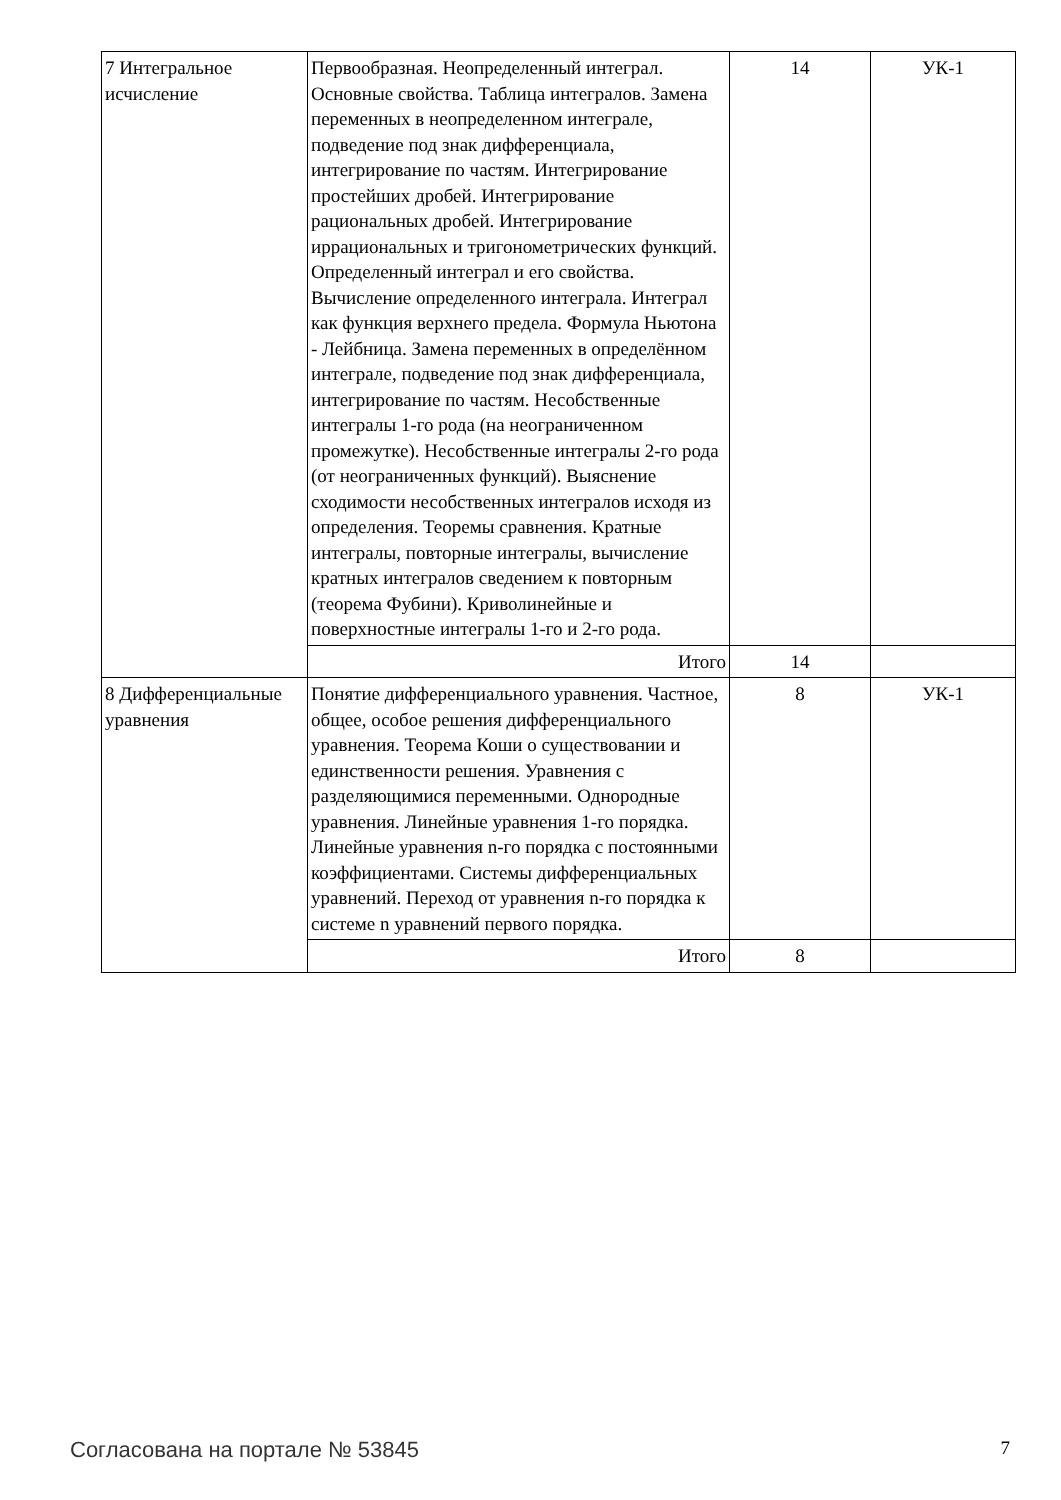| 7 Интегральное исчисление | Первообразная. Неопределенный интеграл. Основные свойства. Таблица интегралов. Замена переменных в неопределенном интеграле, подведение под знак дифференциала, интегрирование по частям. Интегрирование простейших дробей. Интегрирование рациональных дробей. Интегрирование иррациональных и тригонометрических функций. Определенный интеграл и его свойства. Вычисление определенного интеграла. Интеграл как функция верхнего предела. Формула Ньютона - Лейбница. Замена переменных в определённом интеграле, подведение под знак дифференциала, интегрирование по частям. Несобственные интегралы 1-го рода (на неограниченном промежутке). Несобственные интегралы 2-го рода (от неограниченных функций). Выяснение сходимости несобственных интегралов исходя из определения. Теоремы сравнения. Кратные интегралы, повторные интегралы, вычисление кратных интегралов сведением к повторным (теорема Фубини). Криволинейные и поверхностные интегралы 1-го и 2-го рода. | 14 | УК-1 |
| | Итого | 14 | |
| 8 Дифференциальные уравнения | Понятие дифференциального уравнения. Частное, общее, особое решения дифференциального уравнения. Теорема Коши о существовании и единственности решения. Уравнения с разделяющимися переменными. Однородные уравнения. Линейные уравнения 1-го порядка. Линейные уравнения n-го порядка с постоянными коэффициентами. Системы дифференциальных уравнений. Переход от уравнения n-го порядка к системе n уравнений первого порядка. | 8 | УК-1 |
| | Итого | 8 | |
Согласована на портале № 53845 7